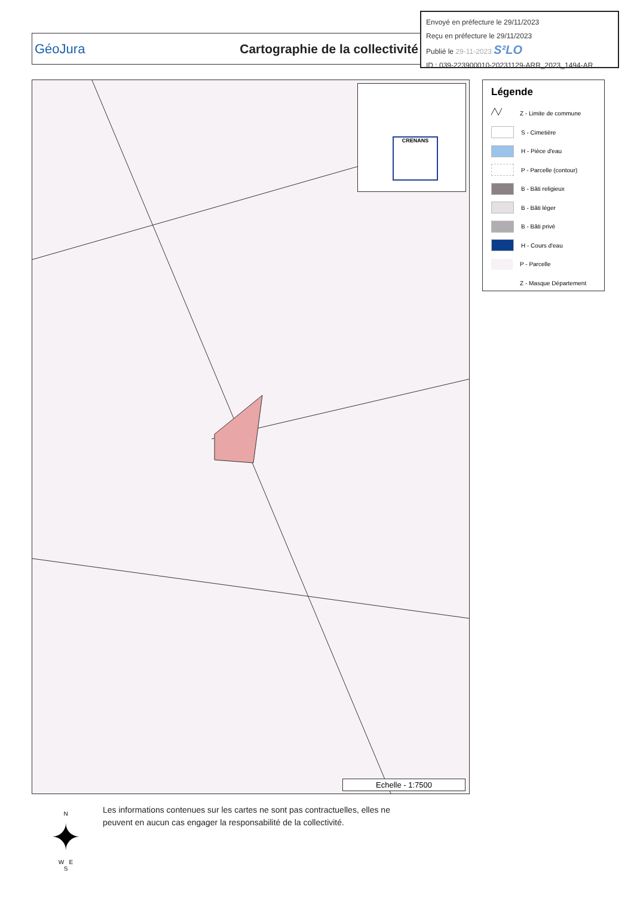Envoyé en préfecture le 29/11/2023
Reçu en préfecture le 29/11/2023
Publié le 29-11-2023 S²LO
ID : 039-223900010-20231129-ARR_2023_1494-AR
GéoJura Cartographie de la collectivité
CRENANS
Echelle - 1:7500
Légende
╱╲╱ Z - Limite de commune
S - Cimetière
H - Pièce d'eau
P - Parcelle (contour)
B - Bâti religieux
B - Bâti léger
B - Bâti privé
H - Cours d'eau
P - Parcelle
Z - Masque Département
N
✦
W E
S
Les informations contenues sur les cartes ne sont pas contractuelles, elles ne
peuvent en aucun cas engager la responsabilité de la collectivité.